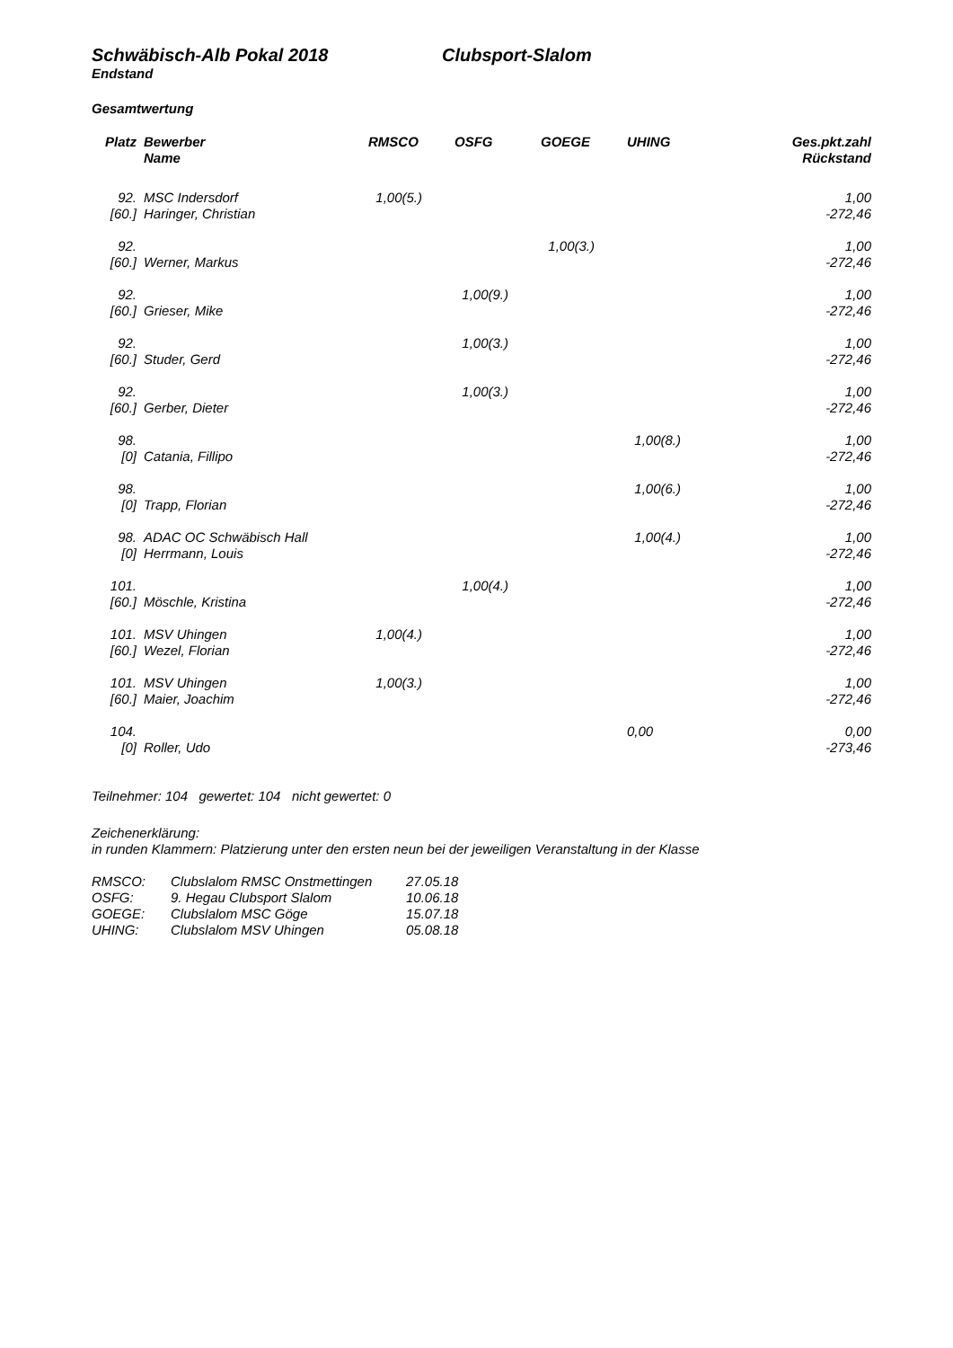Schwäbisch-Alb Pokal 2018 Clubsport-Slalom
Endstand
Gesamtwertung
| Platz | Bewerber Name | RMSCO | OSFG | GOEGE | UHING | Ges.pkt.zahl Rückstand |
| --- | --- | --- | --- | --- | --- | --- |
| 92. [60.] | MSC Indersdorf Haringer, Christian | 1,00(5.) | | | | 1,00 -272,46 |
| 92. [60.] | Werner, Markus | | | 1,00(3.) | | 1,00 -272,46 |
| 92. [60.] | Grieser, Mike | | 1,00(9.) | | | 1,00 -272,46 |
| 92. [60.] | Studer, Gerd | | 1,00(3.) | | | 1,00 -272,46 |
| 92. [60.] | Gerber, Dieter | | 1,00(3.) | | | 1,00 -272,46 |
| 98. [0] | Catania, Fillipo | | | | 1,00(8.) | 1,00 -272,46 |
| 98. [0] | Trapp, Florian | | | | 1,00(6.) | 1,00 -272,46 |
| 98. [0] | ADAC OC Schwäbisch Hall Herrmann, Louis | | | | 1,00(4.) | 1,00 -272,46 |
| 101. [60.] | Möschle, Kristina | | 1,00(4.) | | | 1,00 -272,46 |
| 101. [60.] | MSV Uhingen Wezel, Florian | 1,00(4.) | | | | 1,00 -272,46 |
| 101. [60.] | MSV Uhingen Maier, Joachim | 1,00(3.) | | | | 1,00 -272,46 |
| 104. [0] | Roller, Udo | | | | 0,00 | 0,00 -273,46 |
Teilnehmer: 104 gewertet: 104 nicht gewertet: 0
Zeichenerklärung:
in runden Klammern: Platzierung unter den ersten neun bei der jeweiligen Veranstaltung in der Klasse
| RMSCO: | Clubslalom RMSC Onstmettingen | 27.05.18 |
| OSFG: | 9. Hegau Clubsport Slalom | 10.06.18 |
| GOEGE: | Clubslalom MSC Göge | 15.07.18 |
| UHING: | Clubslalom MSV Uhingen | 05.08.18 |